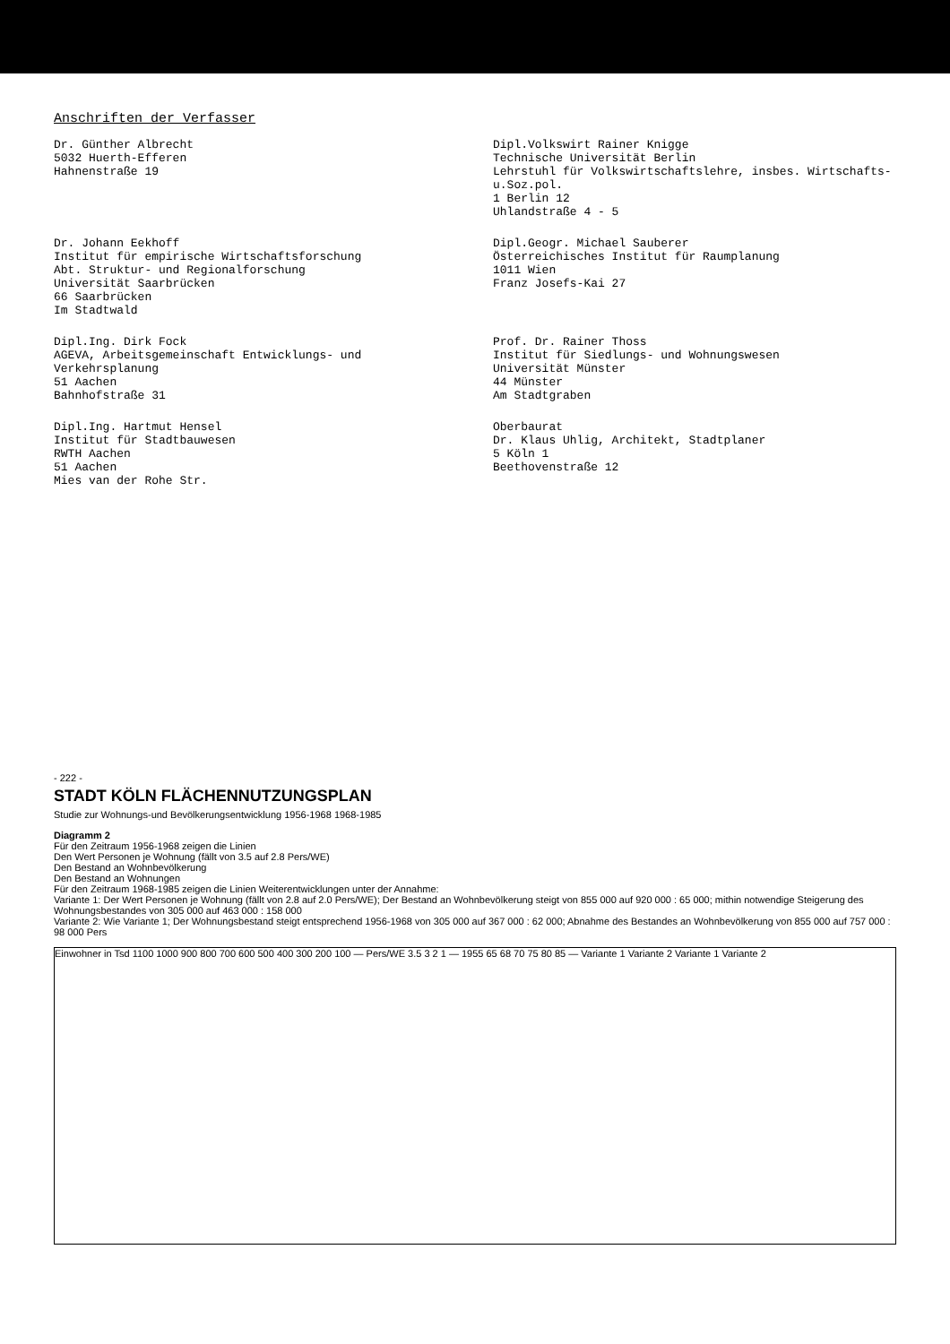Anschriften der Verfasser
Dr. Günther Albrecht
5032 Huerth-Efferen
Hahnenstraße 19
Dipl.Volkswirt Rainer Knigge
Technische Universität Berlin
Lehrstuhl für Volkswirtschaftslehre, insbes. Wirtschafts- u.Soz.pol.
1 Berlin 12
Uhlandstraße 4 - 5
Dr. Johann Eekhoff
Institut für empirische Wirtschaftsforschung
Abt. Struktur- und Regionalforschung
Universität Saarbrücken
66 Saarbrücken
Im Stadtwald
Dipl.Geogr. Michael Sauberer
Österreichisches Institut für Raumplanung
1011 Wien
Franz Josefs-Kai 27
Dipl.Ing. Dirk Fock
AGEVA, Arbeitsgemeinschaft Entwicklungs- und Verkehrsplanung
51 Aachen
Bahnhofstraße 31
Prof. Dr. Rainer Thoss
Institut für Siedlungs- und Wohnungswesen
Universität Münster
44 Münster
Am Stadtgraben
Dipl.Ing. Hartmut Hensel
Institut für Stadtbauwesen
RWTH Aachen
51 Aachen
Mies van der Rohe Str.
Oberbaurat
Dr. Klaus Uhlig, Architekt, Stadtplaner
5 Köln 1
Beethovenstraße 12
- 222 -
STADT KÖLN FLÄCHENNUTZUNGSPLAN
Studie zur Wohnungs-und Bevölkerungsentwicklung 1956-1968 1968-1985
Diagramm 2
Für den Zeitraum 1956-1968 zeigen die Linien
Den Wert Personen je Wohnung (fällt von 3.5 auf 2.8 Pers/WE)
Den Bestand an Wohnbevölkerung
Den Bestand an Wohnungen
Für den Zeitraum 1968-1985 zeigen die Linien Weiterentwicklungen unter der Annahme:
Variante 1: Der Wert Personen je Wohnung (fällt von 2.8 auf 2.0 Pers/WE); Der Bestand an Wohnbevölkerung steigt von 855 000 auf 920 000 : 65 000; mithin notwendige Steigerung des Wohnungsbestandes von 305 000 auf 463 000 : 158 000
Variante 2: Wie Variante 1; Der Wohnungsbestand steigt entsprechend 1956-1968 von 305 000 auf 367 000 : 62 000; Abnahme des Bestandes an Wohnbevölkerung von 855 000 auf 757 000 : 98 000 Pers
Einwohner in Tsd 1100 1000 900 800 700 600 500 400 300 200 100 — Pers/WE 3.5 3 2 1 — 1955 65 68 70 75 80 85 — Variante 1 Variante 2 Variante 1 Variante 2